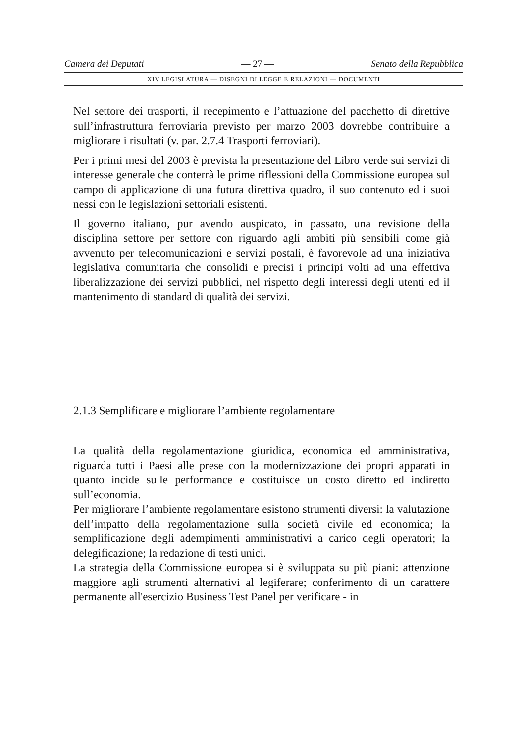Camera dei Deputati — 27 — Senato della Repubblica
XIV LEGISLATURA — DISEGNI DI LEGGE E RELAZIONI — DOCUMENTI
Nel settore dei trasporti, il recepimento e l’attuazione del pacchetto di direttive sull’infrastruttura ferroviaria previsto per marzo 2003 dovrebbe contribuire a migliorare i risultati (v. par. 2.7.4 Trasporti ferroviari).
Per i primi mesi del 2003 è prevista la presentazione del Libro verde sui servizi di interesse generale che conterrà le prime riflessioni della Commissione europea sul campo di applicazione di una futura direttiva quadro, il suo contenuto ed i suoi nessi con le legislazioni settoriali esistenti.
Il governo italiano, pur avendo auspicato, in passato, una revisione della disciplina settore per settore con riguardo agli ambiti più sensibili come già avvenuto per telecomunicazioni e servizi postali, è favorevole ad una iniziativa legislativa comunitaria che consolidi e precisi i principi volti ad una effettiva liberalizzazione dei servizi pubblici, nel rispetto degli interessi degli utenti ed il mantenimento di standard di qualità dei servizi.
2.1.3 Semplificare e migliorare l’ambiente regolamentare
La qualità della regolamentazione giuridica, economica ed amministrativa, riguarda tutti i Paesi alle prese con la modernizzazione dei propri apparati in quanto incide sulle performance e costituisce un costo diretto ed indiretto sull’economia.
Per migliorare l’ambiente regolamentare esistono strumenti diversi: la valutazione dell’impatto della regolamentazione sulla società civile ed economica; la semplificazione degli adempimenti amministrativi a carico degli operatori; la delegificazione; la redazione di testi unici.
La strategia della Commissione europea si è sviluppata su più piani: attenzione maggiore agli strumenti alternativi al legiferare; conferimento di un carattere permanente all'esercizio Business Test Panel per verificare - in